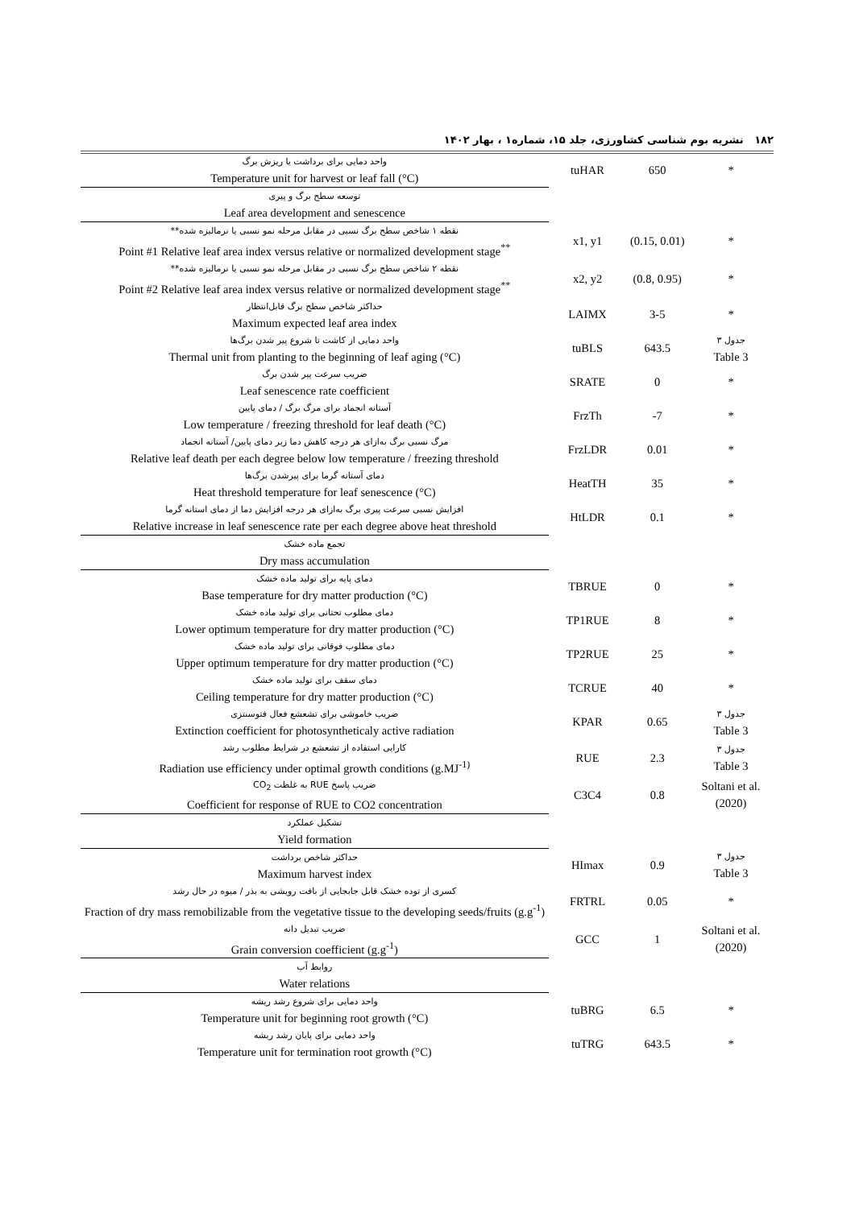۱۸۲ نشریه بوم شناسی کشاورزی، جلد ۱۵، شماره۱ ، بهار ۱۴۰۲
| واحد دمایی برای برداشت یا ریزش برگ Temperature unit for harvest or leaf fall (°C) | tuHAR | 650 | * |
| توسعه سطح برگ و پیری Leaf area development and senescence | | | |
| نقطه ۱ شاخص سطح برگ نسبی در مقابل مرحله نمو نسبی یا نرمالیزه شده** Point #1 Relative leaf area index versus relative or normalized development stage<sup>**</sup> | x1, y1 | (0.15, 0.01) | * |
| نقطه ۲ شاخص سطح برگ نسبی در مقابل مرحله نمو نسبی یا نرمالیزه شده** Point #2 Relative leaf area index versus relative or normalized development stage<sup>**</sup> | x2, y2 | (0.8, 0.95) | * |
| حداکثر شاخص سطح برگ قابل‌انتظار Maximum expected leaf area index | LAIMX | 3-5 | * |
| واحد دمایی از کاشت تا شروع پیر شدن برگ‌ها Thermal unit from planting to the beginning of leaf aging (°C) | tuBLS | 643.5 | جدول ۳ Table 3 |
| ضریب سرعت پیر شدن برگ Leaf senescence rate coefficient | SRATE | 0 | * |
| آستانه انجماد برای مرگ برگ / دمای پایین Low temperature / freezing threshold for leaf death (°C) | FrzTh | -7 | * |
| مرگ نسبی برگ به‌ازای هر درجه کاهش دما زیر دمای پایین/ آستانه انجماد Relative leaf death per each degree below low temperature / freezing threshold | FrzLDR | 0.01 | * |
| دمای آستانه گرما برای پیرشدن برگ‌ها Heat threshold temperature for leaf senescence (°C) | HeatTH | 35 | * |
| افزایش نسبی سرعت پیری برگ به‌ازای هر درجه افزایش دما از دمای استانه گرما Relative increase in leaf senescence rate per each degree above heat threshold | HtLDR | 0.1 | * |
| تجمع ماده خشک Dry mass accumulation | | | |
| دمای پایه برای تولید ماده خشک Base temperature for dry matter production (°C) | TBRUE | 0 | * |
| دمای مطلوب تحتانی برای تولید ماده خشک Lower optimum temperature for dry matter production (°C) | TP1RUE | 8 | * |
| دمای مطلوب فوقانی برای تولید ماده خشک Upper optimum temperature for dry matter production (°C) | TP2RUE | 25 | * |
| دمای سقف برای تولید ماده خشک Ceiling temperature for dry matter production (°C) | TCRUE | 40 | * |
| ضریب خاموشی برای تشعشع فعال فتوسنتزی Extinction coefficient for photosyntheticaly active radiation | KPAR | 0.65 | جدول ۳ Table 3 |
| کارایی استفاده از تشعشع در شرایط مطلوب رشد Radiation use efficiency under optimal growth conditions (g.MJ<sup>-1)</sup> | RUE | 2.3 | جدول ۳ Table 3 |
| ضریب پاسخ RUE به غلظت CO<sub>2</sub> Coefficient for response of RUE to CO2 concentration | C3C4 | 0.8 | Soltani et al. (2020) |
| تشکیل عملکرد Yield formation | | | |
| حداکثر شاخص برداشت Maximum harvest index | HImax | 0.9 | جدول ۳ Table 3 |
| کسری از توده خشک قابل جابجایی از بافت رویشی به بذر / میوه در حال رشد Fraction of dry mass remobilizable from the vegetative tissue to the developing seeds/fruits (g.g<sup>-1</sup>) | FRTRL | 0.05 | * |
| ضریب تبدیل دانه Grain conversion coefficient (g.g<sup>-1</sup>) | GCC | 1 | Soltani et al. (2020) |
| روابط آب Water relations | | | |
| واحد دمایی برای شروع رشد ریشه Temperature unit for beginning root growth (°C) | tuBRG | 6.5 | * |
| واحد دمایی برای پایان رشد ریشه Temperature unit for termination root growth (°C) | tuTRG | 643.5 | * |